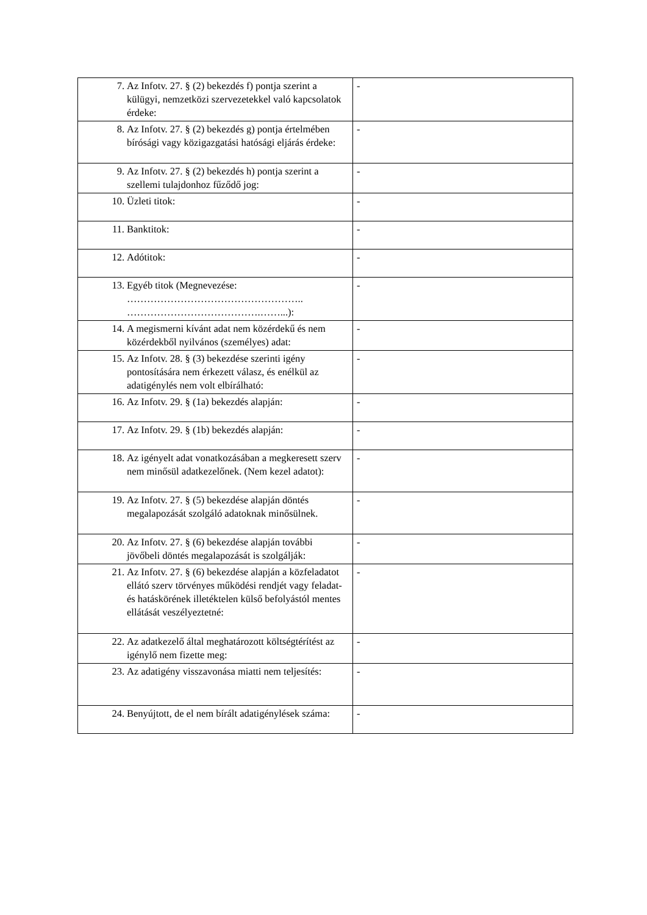| 7. Az Infotv. 27. § (2) bekezdés f) pontja szerint a külügyi, nemzetközi szervezetekkel való kapcsolatok érdeke: | - |
| 8. Az Infotv. 27. § (2) bekezdés g) pontja értelmében bírósági vagy közigazgatási hatósági eljárás érdeke: | - |
| 9. Az Infotv. 27. § (2) bekezdés h) pontja szerint a szellemi tulajdonhoz fűződő jog: | - |
| 10. Üzleti titok: | - |
| 11. Banktitok: | - |
| 12. Adótitok: | - |
| 13. Egyéb titok (Megnevezése: …………………………………………….. ………………………………….……...): | - |
| 14. A megismerni kívánt adat nem közérdekű és nem közérdekből nyilvános (személyes) adat: | - |
| 15. Az Infotv. 28. § (3) bekezdése szerinti igény pontosítására nem érkezett válasz, és enélkül az adatigénylés nem volt elbírálható: | - |
| 16. Az Infotv. 29. § (1a) bekezdés alapján: | - |
| 17. Az Infotv. 29. § (1b) bekezdés alapján: | - |
| 18. Az igényelt adat vonatkozásában a megkeresett szerv nem minősül adatkezelőnek. (Nem kezel adatot): | - |
| 19. Az Infotv. 27. § (5) bekezdése alapján döntés megalapozását szolgáló adatoknak minősülnek. | - |
| 20. Az Infotv. 27. § (6) bekezdése alapján további jövőbeli döntés megalapozását is szolgálják: | - |
| 21. Az Infotv. 27. § (6) bekezdése alapján a közfeladatot ellátó szerv törvényes működési rendjét vagy feladat- és hatáskörének illetéktelen külső befolyástól mentes ellátását veszélyeztetné: | - |
| 22. Az adatkezelő által meghatározott költségtérítést az igénylő nem fizette meg: | - |
| 23. Az adatigény visszavonása miatti nem teljesítés: | - |
| 24. Benyújtott, de el nem bírált adatigénylések száma: | - |